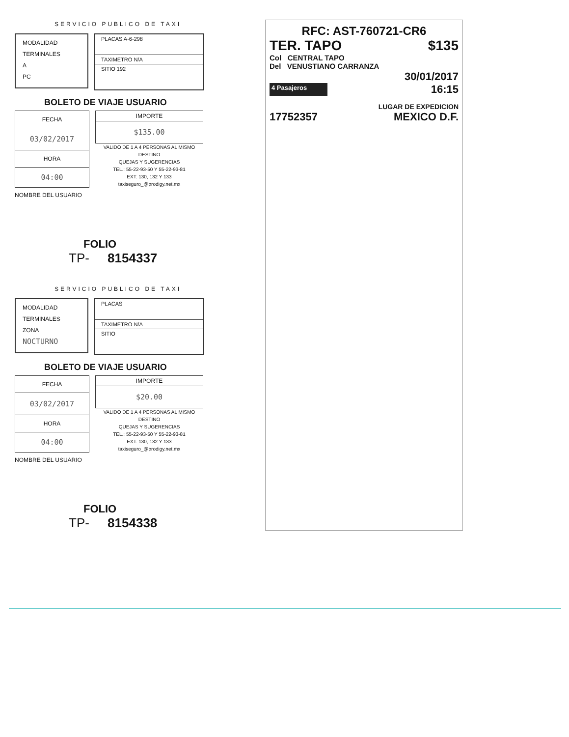SERVICIO PUBLICO DE TAXI
MODALIDAD
TERMINALES
A
PC
PLACAS A-6-298
TAXIMETRO N/A
SITIO 192
BOLETO DE VIAJE USUARIO
| FECHA |
| 03/02/2017 |
| HORA |
| 04:00 |
| IMPORTE |
| $135.00 |
VALIDO DE 1 A 4 PERSONAS AL MISMO DESTINO
QUEJAS Y SUGERENCIAS
TEL.: 55-22-93-50 Y 55-22-93-81
EXT. 130, 132 Y 133
taxiseguro_@prodigy.net.mx
NOMBRE DEL USUARIO
FOLIO
TP- 8154337
SERVICIO PUBLICO DE TAXI
MODALIDAD
TERMINALES
ZONA
NOCTURNO
PLACAS
TAXIMETRO N/A
SITIO
BOLETO DE VIAJE USUARIO
| FECHA |
| 03/02/2017 |
| HORA |
| 04:00 |
| IMPORTE |
| $20.00 |
VALIDO DE 1 A 4 PERSONAS AL MISMO DESTINO
QUEJAS Y SUGERENCIAS
TEL.: 55-22-93-50 Y 55-22-93-81
EXT. 130, 132 Y 133
taxiseguro_@prodigy.net.mx
NOMBRE DEL USUARIO
FOLIO
TP- 8154338
RFC: AST-760721-CR6
TER. TAPO $135
Col CENTRAL TAPO
Del VENUSTIANO CARRANZA
30/01/2017
4 Pasajeros 16:15
LUGAR DE EXPEDICION
17752357 MEXICO D.F.